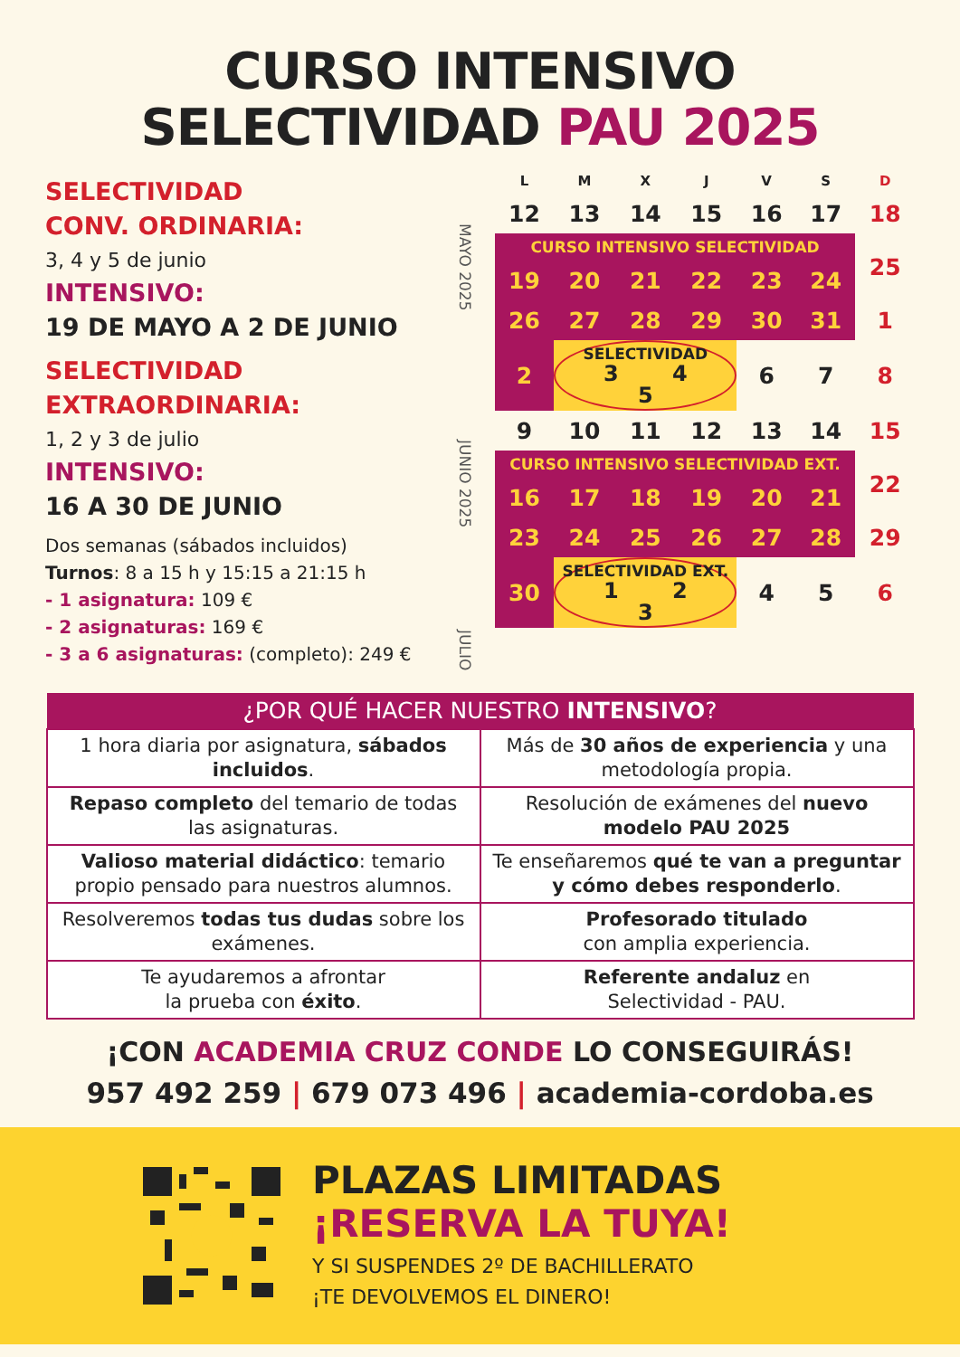CURSO INTENSIVO
SELECTIVIDAD PAU 2025
SELECTIVIDAD
CONV. ORDINARIA:
3, 4 y 5 de junio
INTENSIVO:
19 DE MAYO A 2 DE JUNIO
SELECTIVIDAD
EXTRAORDINARIA:
1, 2 y 3 de julio
INTENSIVO:
16 A 30 DE JUNIO
Dos semanas (sábados incluidos)
Turnos: 8 a 15 h y 15:15 a 21:15 h
- 1 asignatura: 109 €
- 2 asignaturas: 169 €
- 3 a 6 asignaturas: (completo): 249 €
| | L | M | X | J | V | S | D |
| --- | --- | --- | --- | --- | --- | --- | --- |
| MAYO 2025 | 12 | 13 | 14 | 15 | 16 | 17 | 18 |
| | CURSO INTENSIVO SELECTIVIDAD | | | | | | 25 |
| | 19 | 20 | 21 | 22 | 23 | 24 | |
| | 26 | 27 | 28 | 29 | 30 | 31 | 1 |
| JUNIO 2025 | 2 | SELECTIVIDAD 3 4 5 | | | 6 | 7 | 8 |
| | 9 | 10 | 11 | 12 | 13 | 14 | 15 |
| | CURSO INTENSIVO SELECTIVIDAD EXT. | | | | | | 22 |
| | 16 | 17 | 18 | 19 | 20 | 21 | |
| | 23 | 24 | 25 | 26 | 27 | 28 | 29 |
| | 30 | SELECTIVIDAD EXT. 1 2 3 | | | 4 | 5 | 6 |
| JULIO | | | | | | | |
| ¿POR QUÉ HACER NUESTRO INTENSIVO ? | |
| --- | --- |
| 1 hora diaria por asignatura, sábados incluidos . | Más de 30 años de experiencia y una metodología propia. |
| Repaso completo del temario de todas las asignaturas. | Resolución de exámenes del nuevo modelo PAU 2025 |
| Valioso material didáctico : temario propio pensado para nuestros alumnos. | Te enseñaremos qué te van a preguntar y cómo debes responderlo . |
| Resolveremos todas tus dudas sobre los exámenes. | Profesorado titulado con amplia experiencia. |
| Te ayudaremos a afrontar la prueba con éxito . | Referente andaluz en Selectividad - PAU. |
¡CON ACADEMIA CRUZ CONDE LO CONSEGUIRÁS!
957 492 259 | 679 073 496 | academia-cordoba.es
PLAZAS LIMITADAS
¡RESERVA LA TUYA!
Y SI SUSPENDES 2º DE BACHILLERATO
¡TE DEVOLVEMOS EL DINERO!